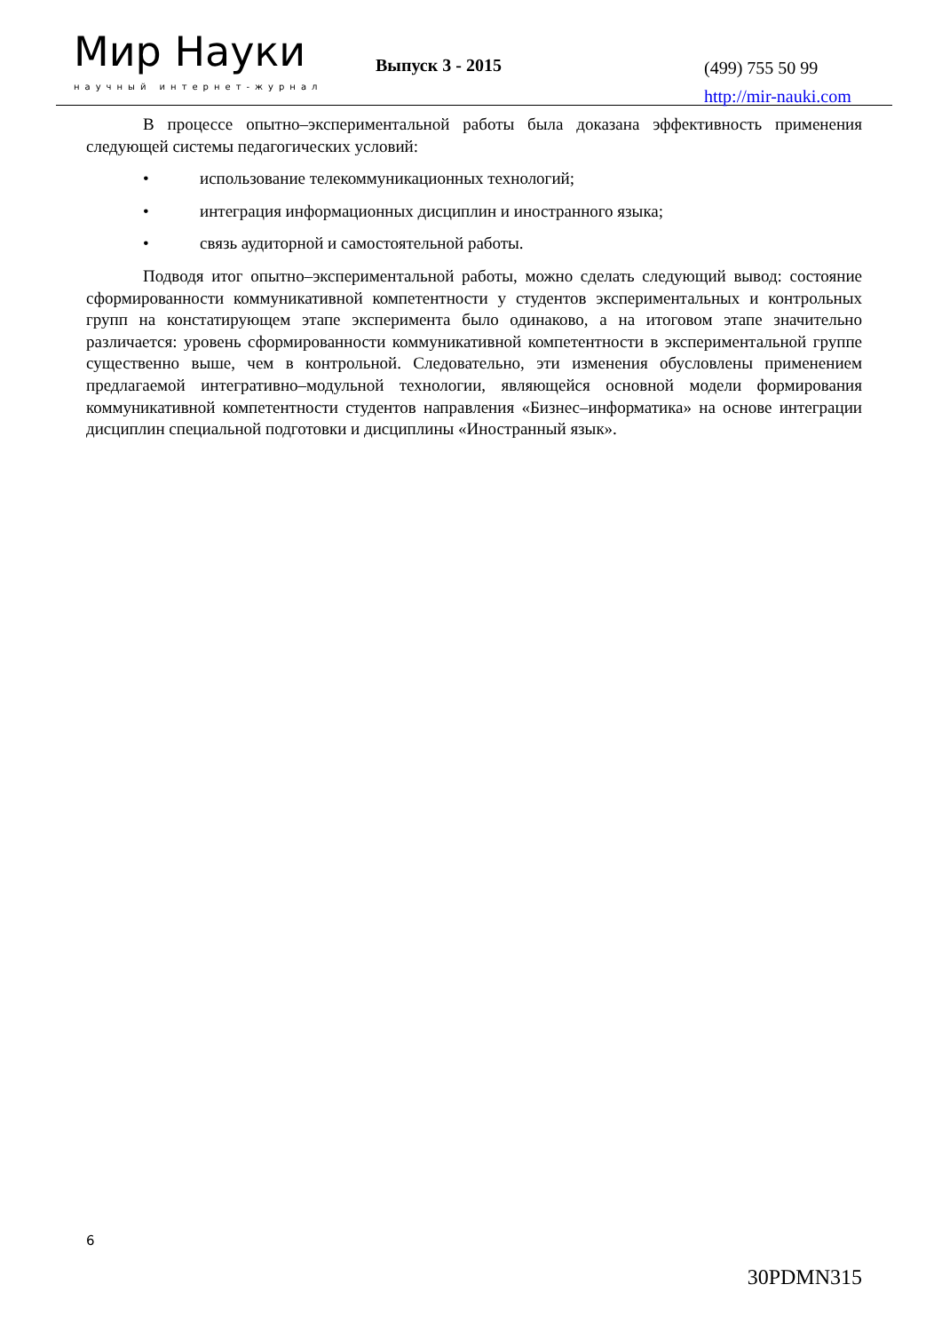Мир Науки
научный интернет-журнал
Выпуск 3 - 2015
(499) 755 50 99
http://mir-nauki.com
В процессе опытно–экспериментальной работы была доказана эффективность применения следующей системы педагогических условий:
• использование телекоммуникационных технологий;
• интеграция информационных дисциплин и иностранного языка;
• связь аудиторной и самостоятельной работы.
Подводя итог опытно–экспериментальной работы, можно сделать следующий вывод: состояние сформированности коммуникативной компетентности у студентов экспериментальных и контрольных групп на констатирующем этапе эксперимента было одинаково, а на итоговом этапе значительно различается: уровень сформированности коммуникативной компетентности в экспериментальной группе существенно выше, чем в контрольной. Следовательно, эти изменения обусловлены применением предлагаемой интегративно–модульной технологии, являющейся основной модели формирования коммуникативной компетентности студентов направления «Бизнес–информатика» на основе интеграции дисциплин специальной подготовки и дисциплины «Иностранный язык».
6
30PDMN315